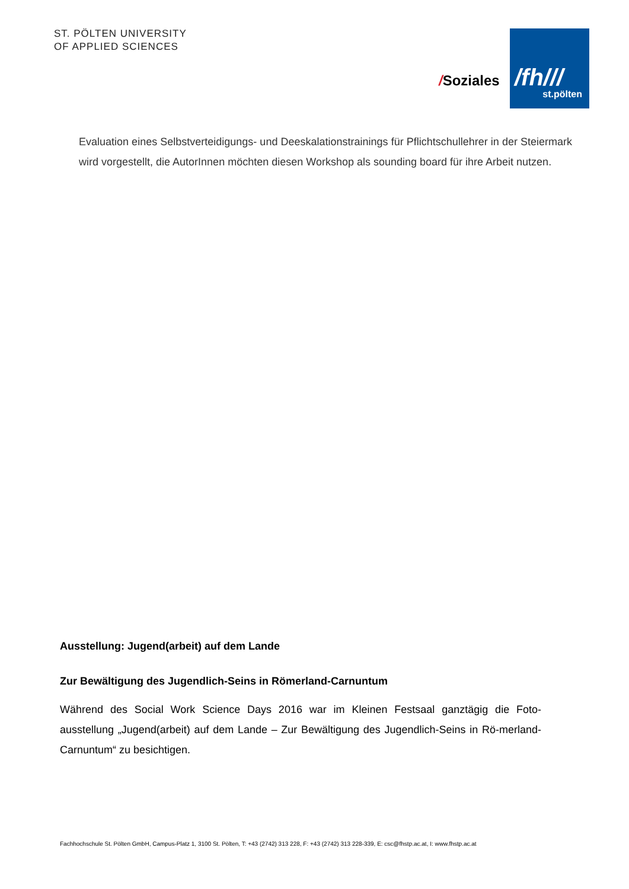ST. PÖLTEN UNIVERSITY
OF APPLIED SCIENCES
/Soziales
/fh///
st.pölten
Evaluation eines Selbstverteidigungs- und Deeskalationstrainings für Pflichtschullehrer in der Steiermark wird vorgestellt, die AutorInnen möchten diesen Workshop als sounding board für ihre Arbeit nutzen.
Ausstellung: Jugend(arbeit) auf dem Lande
Zur Bewältigung des Jugendlich-Seins in Römerland-Carnuntum
Während des Social Work Science Days 2016 war im Kleinen Festsaal ganztägig die Foto-ausstellung „Jugend(arbeit) auf dem Lande – Zur Bewältigung des Jugendlich-Seins in Rö-merland-Carnuntum“ zu besichtigen.
Fachhochschule St. Pölten GmbH, Campus-Platz 1, 3100 St. Pölten, T: +43 (2742) 313 228, F: +43 (2742) 313 228-339, E: csc@fhstp.ac.at, I: www.fhstp.ac.at